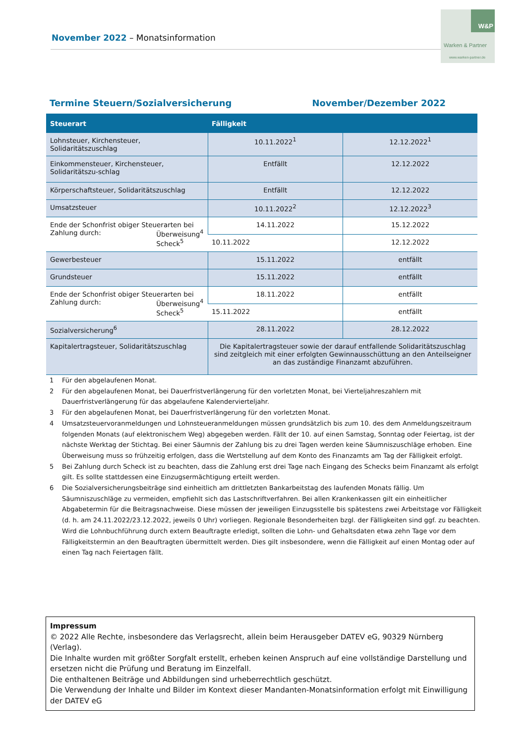November 2022 – Monatsinformation
W&P
Warken & Partner
www.warken-partner.de
Termine Steuern/Sozialversicherung November/Dezember 2022
| Steuerart | Fälligkeit | |
| --- | --- | --- |
| Lohnsteuer, Kirchensteuer, Solidaritätszuschlag | 10.11.2022<sup>1</sup> | 12.12.2022<sup>1</sup> |
| Einkommensteuer, Kirchensteuer, Solidaritätszu-schlag | Entfällt | 12.12.2022 |
| Körperschaftsteuer, Solidaritätszuschlag | Entfällt | 12.12.2022 |
| Umsatzsteuer | 10.11.2022<sup>2</sup> | 12.12.2022<sup>3</sup> |
| Ende der Schonfrist obiger Steuerarten bei Zahlung durch: Überweisung<sup>4</sup> Scheck<sup>5</sup> | 14.11.2022 | 15.12.2022 |
| | 10.11.2022 | 12.12.2022 |
| Gewerbesteuer | 15.11.2022 | entfällt |
| Grundsteuer | 15.11.2022 | entfällt |
| Ende der Schonfrist obiger Steuerarten bei Zahlung durch: Überweisung<sup>4</sup> Scheck<sup>5</sup> | 18.11.2022 | entfällt |
| | 15.11.2022 | entfällt |
| Sozialversicherung<sup>6</sup> | 28.11.2022 | 28.12.2022 |
| Kapitalertragsteuer, Solidaritätszuschlag | Die Kapitalertragsteuer sowie der darauf entfallende Solidaritätszuschlag sind zeitgleich mit einer erfolgten Gewinnausschüttung an den Anteilseigner an das zuständige Finanzamt abzuführen. | |
1 Für den abgelaufenen Monat.
2 Für den abgelaufenen Monat, bei Dauerfristverlängerung für den vorletzten Monat, bei Vierteljahreszahlern mit Dauerfristverlängerung für das abgelaufene Kalendervierteljahr.
3 Für den abgelaufenen Monat, bei Dauerfristverlängerung für den vorletzten Monat.
4 Umsatzsteuervoranmeldungen und Lohnsteueranmeldungen müssen grundsätzlich bis zum 10. des dem Anmeldungszeitraum folgenden Monats (auf elektronischem Weg) abgegeben werden. Fällt der 10. auf einen Samstag, Sonntag oder Feiertag, ist der nächste Werktag der Stichtag. Bei einer Säumnis der Zahlung bis zu drei Tagen werden keine Säumniszuschläge erhoben. Eine Überweisung muss so frühzeitig erfolgen, dass die Wertstellung auf dem Konto des Finanzamts am Tag der Fälligkeit erfolgt.
5 Bei Zahlung durch Scheck ist zu beachten, dass die Zahlung erst drei Tage nach Eingang des Schecks beim Finanzamt als erfolgt gilt. Es sollte stattdessen eine Einzugsermächtigung erteilt werden.
6 Die Sozialversicherungsbeiträge sind einheitlich am drittletzten Bankarbeitstag des laufenden Monats fällig. Um Säumniszuschläge zu vermeiden, empfiehlt sich das Lastschriftverfahren. Bei allen Krankenkassen gilt ein einheitlicher Abgabetermin für die Beitragsnachweise. Diese müssen der jeweiligen Einzugsstelle bis spätestens zwei Arbeitstage vor Fälligkeit (d. h. am 24.11.2022/23.12.2022, jeweils 0 Uhr) vorliegen. Regionale Besonderheiten bzgl. der Fälligkeiten sind ggf. zu beachten. Wird die Lohnbuchführung durch extern Beauftragte erledigt, sollten die Lohn- und Gehaltsdaten etwa zehn Tage vor dem Fälligkeitstermin an den Beauftragten übermittelt werden. Dies gilt insbesondere, wenn die Fälligkeit auf einen Montag oder auf einen Tag nach Feiertagen fällt.
Impressum
© 2022 Alle Rechte, insbesondere das Verlagsrecht, allein beim Herausgeber DATEV eG, 90329 Nürnberg (Verlag).
Die Inhalte wurden mit größter Sorgfalt erstellt, erheben keinen Anspruch auf eine vollständige Darstellung und ersetzen nicht die Prüfung und Beratung im Einzelfall.
Die enthaltenen Beiträge und Abbildungen sind urheberrechtlich geschützt.
Die Verwendung der Inhalte und Bilder im Kontext dieser Mandanten-Monatsinformation erfolgt mit Einwilligung der DATEV eG